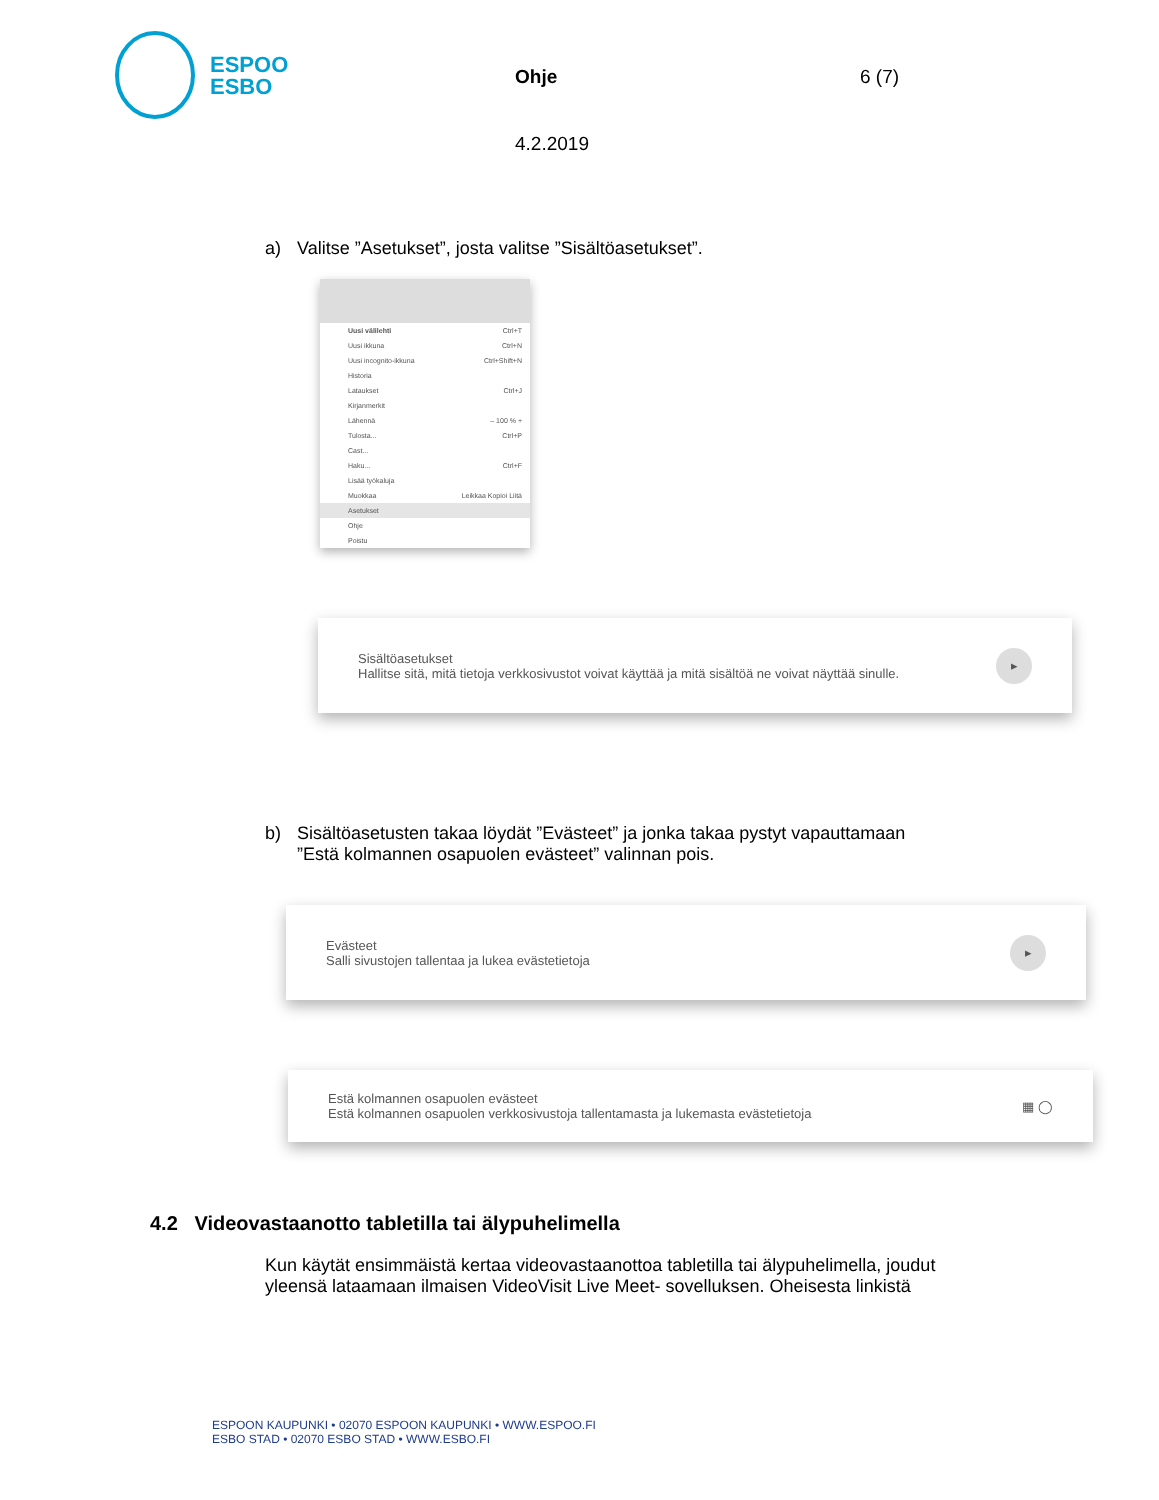ESPOO
ESBO
Ohje
4.2.2019
6 (7)
a) Valitse ”Asetukset”, josta valitse ”Sisältöasetukset”.
Uusi välilehti Ctrl+T
Uusi ikkuna Ctrl+N
Uusi incognito-ikkuna Ctrl+Shift+N
Historia
Lataukset Ctrl+J
Kirjanmerkit
Lähennä – 100 % +
Tulosta... Ctrl+P
Cast...
Haku... Ctrl+F
Lisää työkaluja
Muokkaa Leikkaa Kopioi Liitä
Asetukset
Ohje
Poistu
Sisältöasetukset
Hallitse sitä, mitä tietoja verkkosivustot voivat käyttää ja mitä sisältöä ne voivat näyttää sinulle.
▸
b) Sisältöasetusten takaa löydät ”Evästeet” ja jonka takaa pystyt vapauttamaan
”Estä kolmannen osapuolen evästeet” valinnan pois.
Evästeet
Salli sivustojen tallentaa ja lukea evästetietoja
▸
Estä kolmannen osapuolen evästeet
Estä kolmannen osapuolen verkkosivustoja tallentamasta ja lukemasta evästetietoja
▦ ◯
4.2 Videovastaanotto tabletilla tai älypuhelimella
Kun käytät ensimmäistä kertaa videovastaanottoa tabletilla tai älypuhelimella, joudut
yleensä lataamaan ilmaisen VideoVisit Live Meet- sovelluksen. Oheisesta linkistä
ESPOON KAUPUNKI • 02070 ESPOON KAUPUNKI • WWW.ESPOO.FI
ESBO STAD • 02070 ESBO STAD • WWW.ESBO.FI